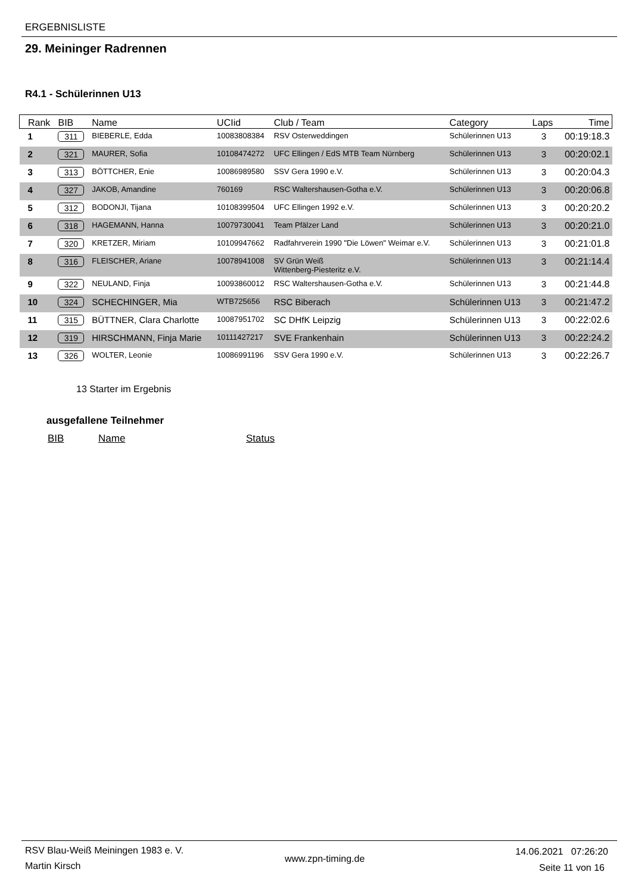ERGEBNISLISTE
29. Meininger Radrennen
R4.1 - Schülerinnen U13
| Rank | BIB | Name | UCIid | Club / Team | Category | Laps | Time |
| --- | --- | --- | --- | --- | --- | --- | --- |
| 1 | 311 | BIEBERLE, Edda | 10083808384 | RSV Osterweddingen | Schülerinnen U13 | 3 | 00:19:18.3 |
| 2 | 321 | MAURER, Sofia | 10108474272 | UFC Ellingen / EdS MTB Team Nürnberg | Schülerinnen U13 | 3 | 00:20:02.1 |
| 3 | 313 | BÖTTCHER, Enie | 10086989580 | SSV Gera 1990 e.V. | Schülerinnen U13 | 3 | 00:20:04.3 |
| 4 | 327 | JAKOB, Amandine | 760169 | RSC Waltershausen-Gotha e.V. | Schülerinnen U13 | 3 | 00:20:06.8 |
| 5 | 312 | BODONJI, Tijana | 10108399504 | UFC Ellingen 1992 e.V. | Schülerinnen U13 | 3 | 00:20:20.2 |
| 6 | 318 | HAGEMANN, Hanna | 10079730041 | Team Pfälzer Land | Schülerinnen U13 | 3 | 00:20:21.0 |
| 7 | 320 | KRETZER, Miriam | 10109947662 | Radfahrverein 1990 "Die Löwen" Weimar e.V. | Schülerinnen U13 | 3 | 00:21:01.8 |
| 8 | 316 | FLEISCHER, Ariane | 10078941008 | SV Grün Weiß Wittenberg-Piesteritz e.V. | Schülerinnen U13 | 3 | 00:21:14.4 |
| 9 | 322 | NEULAND, Finja | 10093860012 | RSC Waltershausen-Gotha e.V. | Schülerinnen U13 | 3 | 00:21:44.8 |
| 10 | 324 | SCHECHINGER, Mia | WTB725656 | RSC Biberach | Schülerinnen U13 | 3 | 00:21:47.2 |
| 11 | 315 | BÜTTNER, Clara Charlotte | 10087951702 | SC DHfK Leipzig | Schülerinnen U13 | 3 | 00:22:02.6 |
| 12 | 319 | HIRSCHMANN, Finja Marie | 10111427217 | SVE Frankenhain | Schülerinnen U13 | 3 | 00:22:24.2 |
| 13 | 326 | WOLTER, Leonie | 10086991196 | SSV Gera 1990 e.V. | Schülerinnen U13 | 3 | 00:22:26.7 |
13 Starter im Ergebnis
ausgefallene Teilnehmer
BIB Name Status
RSV Blau-Weiß Meiningen 1983 e. V.
Martin Kirsch
www.zpn-timing.de
14.06.2021 07:26:20
Seite 11 von 16